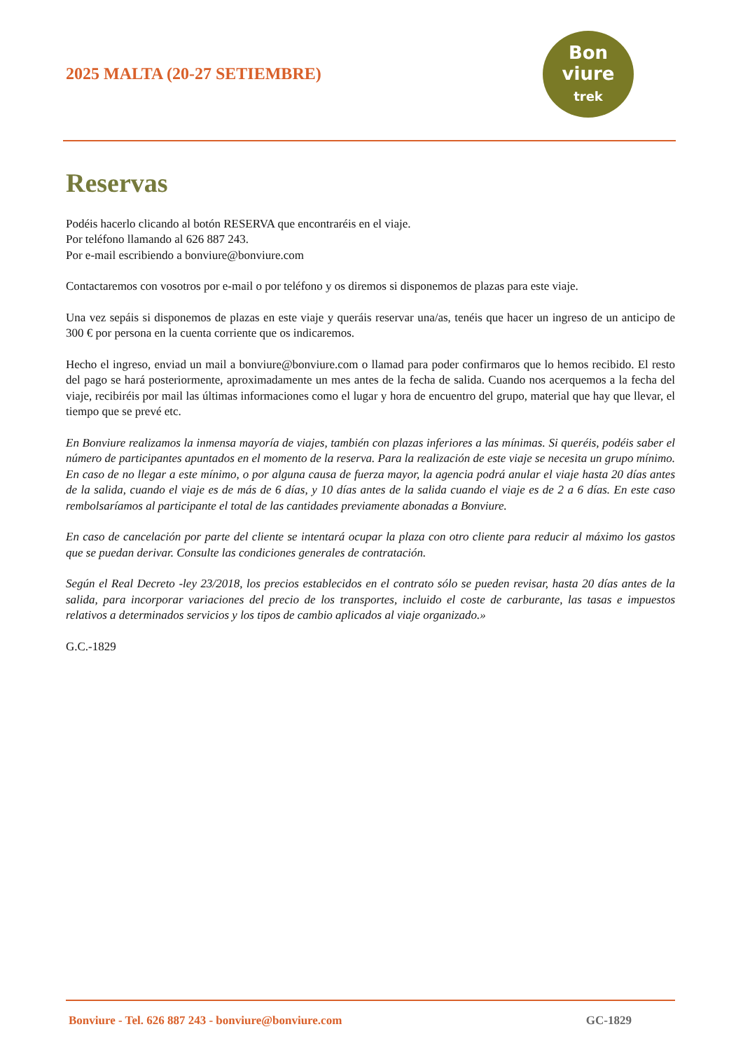2025 MALTA (20-27 SETIEMBRE)
Bon
viure
trek
Reservas
Podéis hacerlo clicando al botón RESERVA que encontraréis en el viaje.
Por teléfono llamando al 626 887 243.
Por e-mail escribiendo a bonviure@bonviure.com
Contactaremos con vosotros por e-mail o por teléfono y os diremos si disponemos de plazas para este viaje.
Una vez sepáis si disponemos de plazas en este viaje y queráis reservar una/as, tenéis que hacer un ingreso de un anticipo de 300 € por persona en la cuenta corriente que os indicaremos.
Hecho el ingreso, enviad un mail a bonviure@bonviure.com o llamad para poder confirmaros que lo hemos recibido. El resto del pago se hará posteriormente, aproximadamente un mes antes de la fecha de salida. Cuando nos acerquemos a la fecha del viaje, recibiréis por mail las últimas informaciones como el lugar y hora de encuentro del grupo, material que hay que llevar, el tiempo que se prevé etc.
En Bonviure realizamos la inmensa mayoría de viajes, también con plazas inferiores a las mínimas. Si queréis, podéis saber el número de participantes apuntados en el momento de la reserva. Para la realización de este viaje se necesita un grupo mínimo. En caso de no llegar a este mínimo, o por alguna causa de fuerza mayor, la agencia podrá anular el viaje hasta 20 días antes de la salida, cuando el viaje es de más de 6 días, y 10 días antes de la salida cuando el viaje es de 2 a 6 días. En este caso rembolsaríamos al participante el total de las cantidades previamente abonadas a Bonviure.
En caso de cancelación por parte del cliente se intentará ocupar la plaza con otro cliente para reducir al máximo los gastos que se puedan derivar. Consulte las condiciones generales de contratación.
Según el Real Decreto -ley 23/2018, los precios establecidos en el contrato sólo se pueden revisar, hasta 20 días antes de la salida, para incorporar variaciones del precio de los transportes, incluido el coste de carburante, las tasas e impuestos relativos a determinados servicios y los tipos de cambio aplicados al viaje organizado.»
G.C.-1829
Bonviure - Tel. 626 887 243 - bonviure@bonviure.com GC-1829